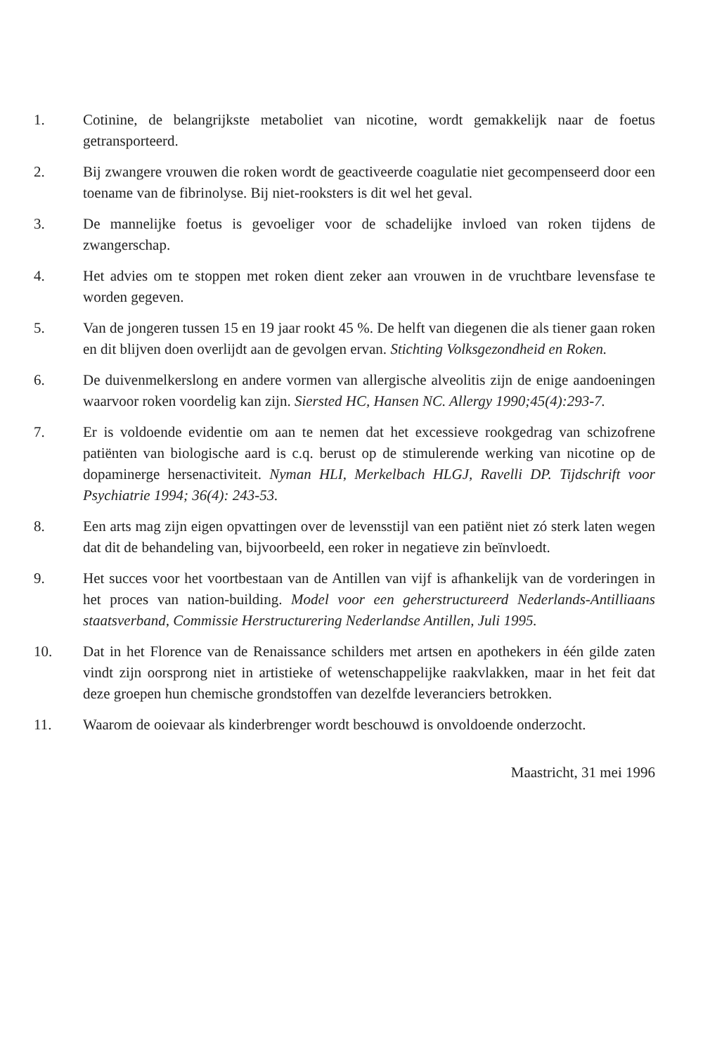1. Cotinine, de belangrijkste metaboliet van nicotine, wordt gemakkelijk naar de foetus getransporteerd.
2. Bij zwangere vrouwen die roken wordt de geactiveerde coagulatie niet gecompenseerd door een toename van de fibrinolyse. Bij niet-rooksters is dit wel het geval.
3. De mannelijke foetus is gevoeliger voor de schadelijke invloed van roken tijdens de zwangerschap.
4. Het advies om te stoppen met roken dient zeker aan vrouwen in de vruchtbare levensfase te worden gegeven.
5. Van de jongeren tussen 15 en 19 jaar rookt 45 %. De helft van diegenen die als tiener gaan roken en dit blijven doen overlijdt aan de gevolgen ervan. Stichting Volksgezondheid en Roken.
6. De duivenmelkerslong en andere vormen van allergische alveolitis zijn de enige aandoeningen waarvoor roken voordelig kan zijn. Siersted HC, Hansen NC. Allergy 1990;45(4):293-7.
7. Er is voldoende evidentie om aan te nemen dat het excessieve rookgedrag van schizofrene patiënten van biologische aard is c.q. berust op de stimulerende werking van nicotine op de dopaminerge hersenactiviteit. Nyman HLI, Merkelbach HLGJ, Ravelli DP. Tijdschrift voor Psychiatrie 1994; 36(4): 243-53.
8. Een arts mag zijn eigen opvattingen over de levensstijl van een patiënt niet zó sterk laten wegen dat dit de behandeling van, bijvoorbeeld, een roker in negatieve zin beïnvloedt.
9. Het succes voor het voortbestaan van de Antillen van vijf is afhankelijk van de vorderingen in het proces van nation-building. Model voor een geherstructureerd Nederlands-Antilliaans staatsverband, Commissie Herstructurering Nederlandse Antillen, Juli 1995.
10. Dat in het Florence van de Renaissance schilders met artsen en apothekers in één gilde zaten vindt zijn oorsprong niet in artistieke of wetenschappelijke raakvlakken, maar in het feit dat deze groepen hun chemische grondstoffen van dezelfde leveranciers betrokken.
11. Waarom de ooievaar als kinderbrenger wordt beschouwd is onvoldoende onderzocht.
Maastricht, 31 mei 1996